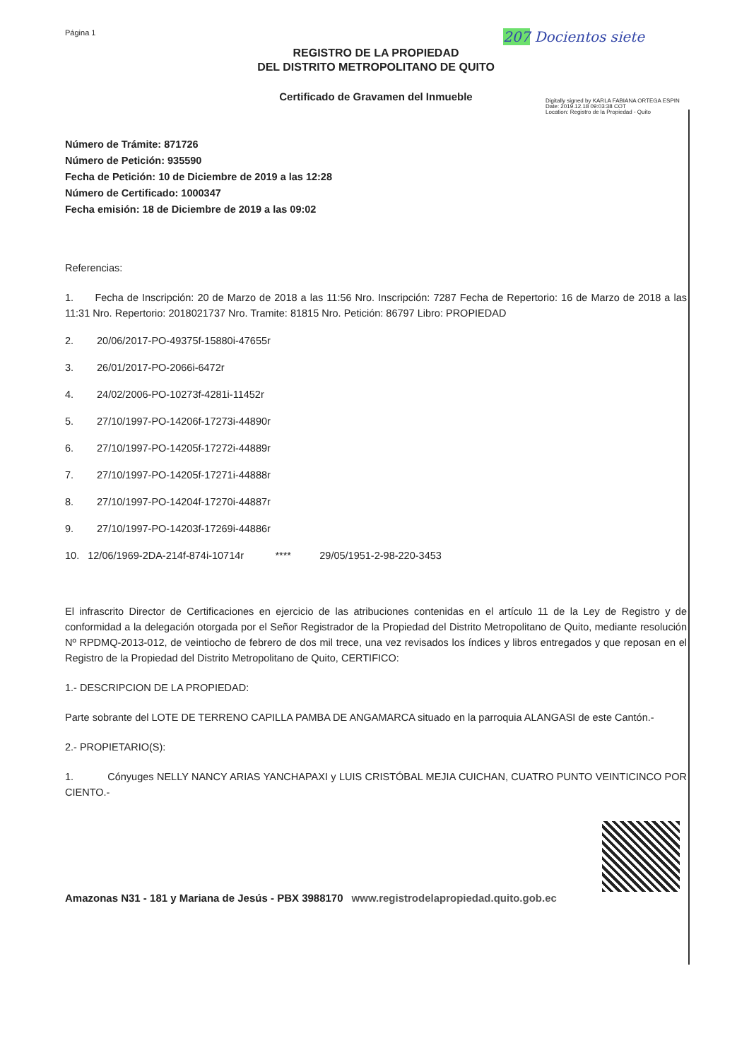Página 1 207 Docientos siete
REGISTRO DE LA PROPIEDAD
DEL DISTRITO METROPOLITANO DE QUITO
Certificado de Gravamen del Inmueble
Digitally signed by KARLA FABIANA ORTEGA ESPIN
Date: 2019.12.18 09:03:38 COT
Location: Registro de la Propiedad - Quito
Número de Trámite: 871726
Número de Petición: 935590
Fecha de Petición: 10 de Diciembre de 2019 a las 12:28
Número de Certificado: 1000347
Fecha emisión: 18 de Diciembre de 2019 a las 09:02
Referencias:
1. Fecha de Inscripción: 20 de Marzo de 2018 a las 11:56 Nro. Inscripción: 7287 Fecha de Repertorio: 16 de Marzo de 2018 a las 11:31 Nro. Repertorio: 2018021737 Nro. Tramite: 81815 Nro. Petición: 86797 Libro: PROPIEDAD
2. 20/06/2017-PO-49375f-15880i-47655r
3. 26/01/2017-PO-2066i-6472r
4. 24/02/2006-PO-10273f-4281i-11452r
5. 27/10/1997-PO-14206f-17273i-44890r
6. 27/10/1997-PO-14205f-17272i-44889r
7. 27/10/1997-PO-14205f-17271i-44888r
8. 27/10/1997-PO-14204f-17270i-44887r
9. 27/10/1997-PO-14203f-17269i-44886r
10. 12/06/1969-2DA-214f-874i-10714r **** 29/05/1951-2-98-220-3453
El infrascrito Director de Certificaciones en ejercicio de las atribuciones contenidas en el artículo 11 de la Ley de Registro y de conformidad a la delegación otorgada por el Señor Registrador de la Propiedad del Distrito Metropolitano de Quito, mediante resolución Nº RPDMQ-2013-012, de veintiocho de febrero de dos mil trece, una vez revisados los índices y libros entregados y que reposan en el Registro de la Propiedad del Distrito Metropolitano de Quito, CERTIFICO:
1.- DESCRIPCION DE LA PROPIEDAD:
Parte sobrante del LOTE DE TERRENO CAPILLA PAMBA DE ANGAMARCA situado en la parroquia ALANGASI de este Cantón.-
2.- PROPIETARIO(S):
1. Cónyuges NELLY NANCY ARIAS YANCHAPAXI y LUIS CRISTÓBAL MEJIA CUICHAN, CUATRO PUNTO VEINTICINCO POR CIENTO.-
Amazonas N31 - 181 y Mariana de Jesús - PBX 3988170 www.registrodelapropiedad.quito.gob.ec